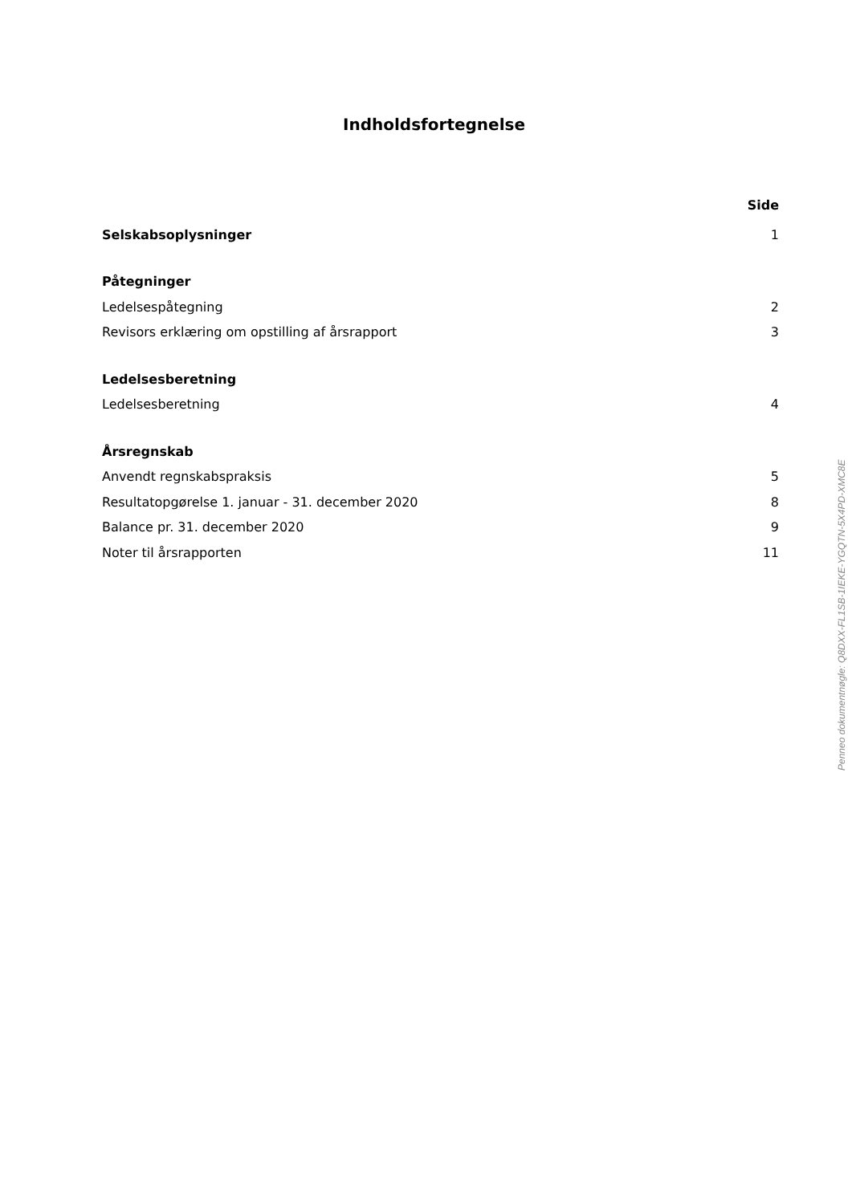Indholdsfortegnelse
Side
Selskabsoplysninger 1
Påtegninger
Ledelsespåtegning 2
Revisors erklæring om opstilling af årsrapport 3
Ledelsesberetning
Ledelsesberetning 4
Årsregnskab
Anvendt regnskabspraksis 5
Resultatopgørelse 1. januar - 31. december 2020 8
Balance pr. 31. december 2020 9
Noter til årsrapporten 11
Penneo dokumentnøgle: Q8DXX-FL1SB-1IEKE-YGQTN-5X4PD-XMC8E